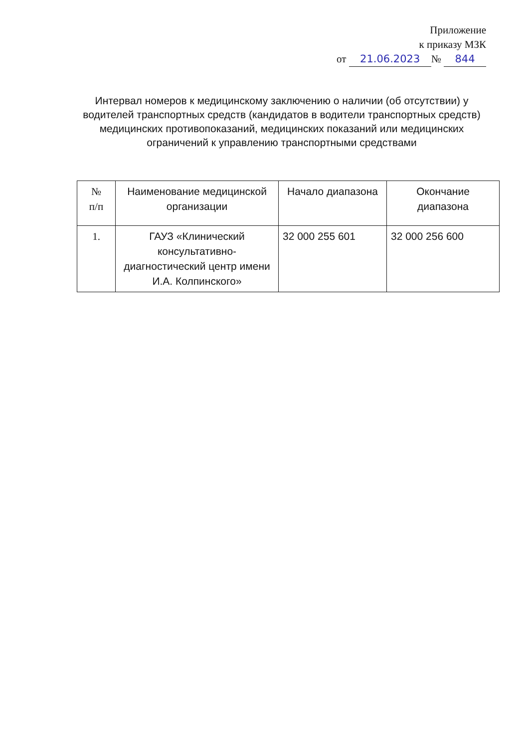Приложение
к приказу МЗК
от 21.06.2023 № 844
Интервал номеров к медицинскому заключению о наличии (об отсутствии) у водителей транспортных средств (кандидатов в водители транспортных средств) медицинских противопоказаний, медицинских показаний или медицинских ограничений к управлению транспортными средствами
| № п/п | Наименование медицинской организации | Начало диапазона | Окончание диапазона |
| --- | --- | --- | --- |
| 1. | ГАУЗ «Клинический консультативно-диагностический центр имени И.А. Колпинского» | 32 000 255 601 | 32 000 256 600 |